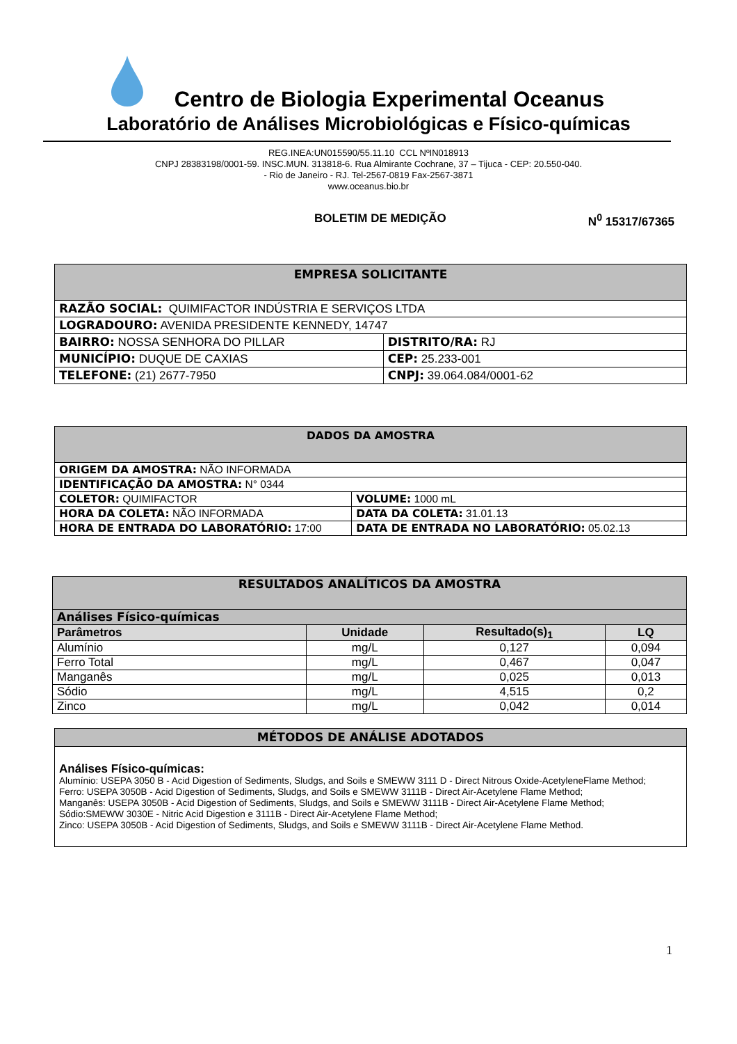Centro de Biologia Experimental Oceanus
Laboratório de Análises Microbiológicas e Físico-químicas
REG.INEA:UN015590/55.11.10 CCL NºIN018913
CNPJ 28383198/0001-59. INSC.MUN. 313818-6. Rua Almirante Cochrane, 37 – Tijuca - CEP: 20.550-040.
- Rio de Janeiro - RJ. Tel-2567-0819 Fax-2567-3871
www.oceanus.bio.br
BOLETIM DE MEDIÇÃO N<sup>0</sup> 15317/67365
| EMPRESA SOLICITANTE | |
| RAZÃO SOCIAL: QUIMIFACTOR INDÚSTRIA E SERVIÇOS LTDA | |
| LOGRADOURO: AVENIDA PRESIDENTE KENNEDY, 14747 | |
| BAIRRO: NOSSA SENHORA DO PILLAR | DISTRITO/RA: RJ |
| MUNICÍPIO: DUQUE DE CAXIAS | CEP: 25.233-001 |
| TELEFONE: (21) 2677-7950 | CNPJ: 39.064.084/0001-62 |
| DADOS DA AMOSTRA | |
| ORIGEM DA AMOSTRA: NÃO INFORMADA | |
| IDENTIFICAÇÃO DA AMOSTRA: N° 0344 | |
| COLETOR: QUIMIFACTOR | VOLUME: 1000 mL |
| HORA DA COLETA: NÃO INFORMADA | DATA DA COLETA: 31.01.13 |
| HORA DE ENTRADA DO LABORATÓRIO: 17:00 | DATA DE ENTRADA NO LABORATÓRIO: 05.02.13 |
| RESULTADOS ANALÍTICOS DA AMOSTRA | | | |
| Análises Físico-químicas | | | |
| Parâmetros | Unidade | Resultado(s)<sub>1</sub> | LQ |
| Alumínio | mg/L | 0,127 | 0,094 |
| Ferro Total | mg/L | 0,467 | 0,047 |
| Manganês | mg/L | 0,025 | 0,013 |
| Sódio | mg/L | 4,515 | 0,2 |
| Zinco | mg/L | 0,042 | 0,014 |
MÉTODOS DE ANÁLISE ADOTADOS
Análises Físico-químicas:
Alumínio: USEPA 3050 B - Acid Digestion of Sediments, Sludgs, and Soils e SMEWW 3111 D - Direct Nitrous Oxide-AcetyleneFlame Method;
Ferro: USEPA 3050B - Acid Digestion of Sediments, Sludgs, and Soils e SMEWW 3111B - Direct Air-Acetylene Flame Method;
Manganês: USEPA 3050B - Acid Digestion of Sediments, Sludgs, and Soils e SMEWW 3111B - Direct Air-Acetylene Flame Method;
Sódio:SMEWW 3030E - Nitric Acid Digestion e 3111B - Direct Air-Acetylene Flame Method;
Zinco: USEPA 3050B - Acid Digestion of Sediments, Sludgs, and Soils e SMEWW 3111B - Direct Air-Acetylene Flame Method.
1